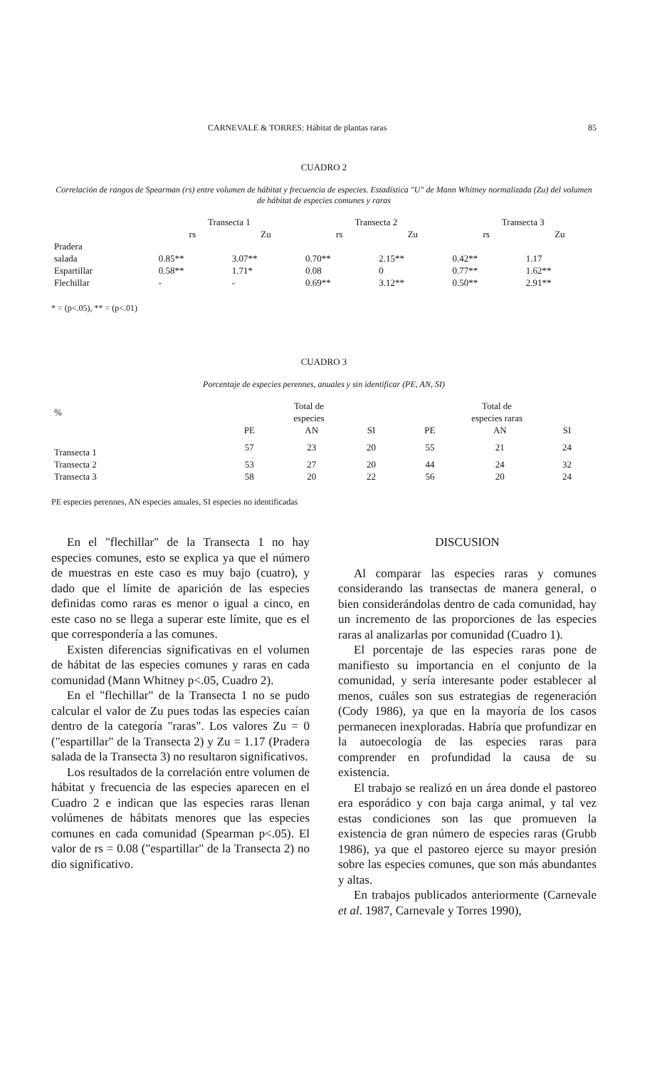CARNEVALE & TORRES: Hábitat de plantas raras 85
CUADRO 2
Correlación de rangos de Spearman (rs) entre volumen de hábitat y frecuencia de especies. Estadística "U" de Mann Whitney normalizada (Zu) del volumen de hábitat de especies comunes y raras
| | Transecta 1 | | Transecta 2 | | Transecta 3 | |
| | rs | Zu | rs | Zu | rs | Zu |
| Pradera salada | 0.85** | 3.07** | 0.70** | 2.15** | 0.42** | 1.17 |
| Espartillar | 0.58** | 1.71* | 0.08 | 0 | 0.77** | 1.62** |
| Flechillar | - | - | 0.69** | 3.12** | 0.50** | 2.91** |
* = (p<.05), ** = (p<.01)
CUADRO 3
Porcentaje de especies perennes, anuales y sin identificar (PE, AN, SI)
| % | Total de especies | | | Total de especies raras | | |
| | PE | AN | SI | PE | AN | SI |
| Transecta 1 | 57 | 23 | 20 | 55 | 21 | 24 |
| Transecta 2 | 53 | 27 | 20 | 44 | 24 | 32 |
| Transecta 3 | 58 | 20 | 22 | 56 | 20 | 24 |
PE especies perennes, AN especies anuales, SI especies no identificadas
En el "flechillar" de la Transecta 1 no hay especies comunes, esto se explica ya que el número de muestras en este caso es muy bajo (cuatro), y dado que el límite de aparición de las especies definidas como raras es menor o igual a cinco, en este caso no se llega a superar este límite, que es el que correspondería a las comunes.
Existen diferencias significativas en el volumen de hábitat de las especies comunes y raras en cada comunidad (Mann Whitney p<.05, Cuadro 2).
En el "flechillar" de la Transecta 1 no se pudo calcular el valor de Zu pues todas las especies caían dentro de la categoría "raras". Los valores Zu = 0 ("espartillar" de la Transecta 2) y Zu = 1.17 (Pradera salada de la Transecta 3) no resultaron significativos.
Los resultados de la correlación entre volumen de hábitat y frecuencia de las especies aparecen en el Cuadro 2 e indican que las especies raras llenan volúmenes de hábitats menores que las especies comunes en cada comunidad (Spearman p<.05). El valor de rs = 0.08 ("espartillar" de la Transecta 2) no dio significativo.
DISCUSION
Al comparar las especies raras y comunes considerando las transectas de manera general, o bien considerándolas dentro de cada comunidad, hay un incremento de las proporciones de las especies raras al analizarlas por comunidad (Cuadro 1).
El porcentaje de las especies raras pone de manifiesto su importancia en el conjunto de la comunidad, y sería interesante poder establecer al menos, cuáles son sus estrategias de regeneración (Cody 1986), ya que en la mayoría de los casos permanecen inexploradas. Habría que profundizar en la autoecología de las especies raras para comprender en profundidad la causa de su existencia.
El trabajo se realizó en un área donde el pastoreo era esporádico y con baja carga animal, y tal vez estas condiciones son las que promueven la existencia de gran número de especies raras (Grubb 1986), ya que el pastoreo ejerce su mayor presión sobre las especies comunes, que son más abundantes y altas.
En trabajos publicados anteriormente (Carnevale et al. 1987, Carnevale y Torres 1990),